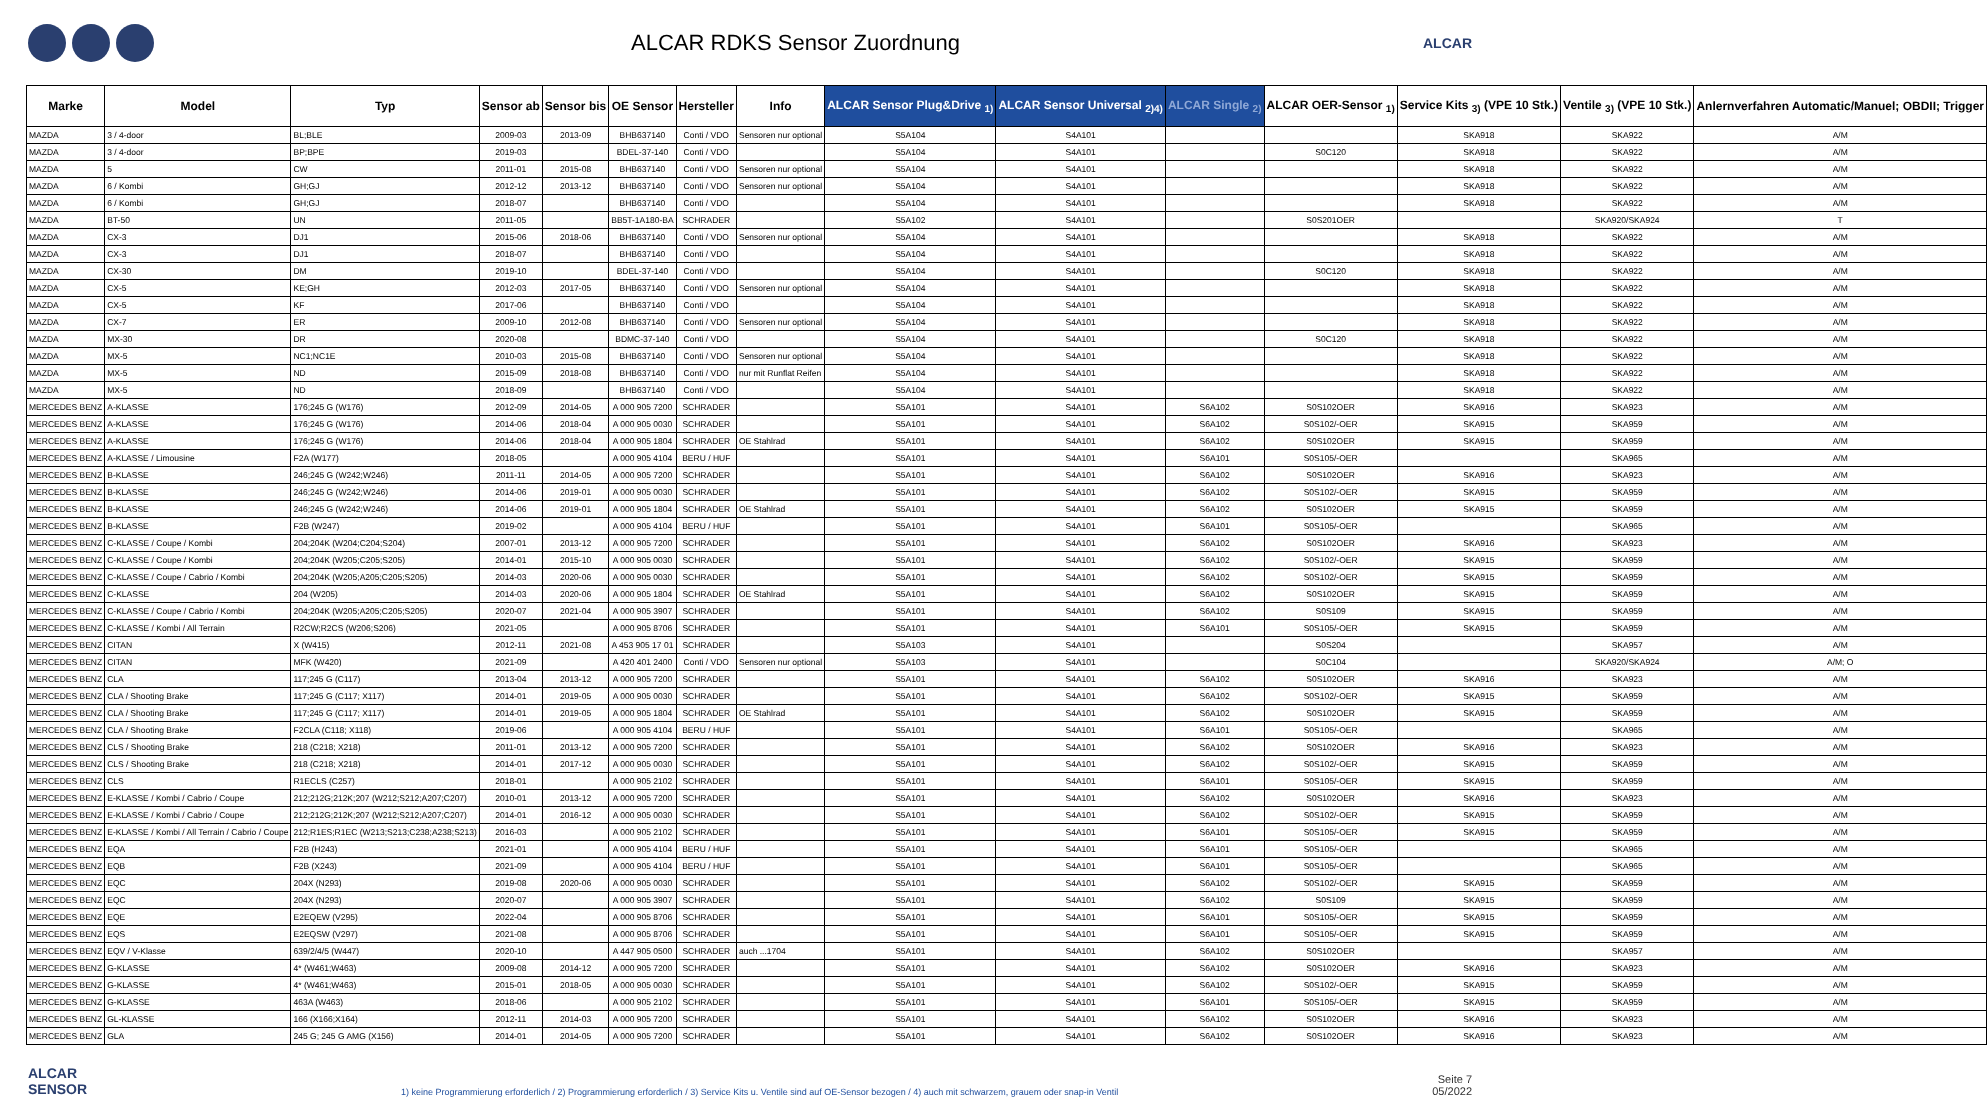ALCAR RDKS Sensor Zuordnung
ALCAR
| Marke | Model | Typ | Sensor ab | Sensor bis | OE Sensor | Hersteller | Info | ALCAR Sensor Plug&Drive <sub>1)</sub> | ALCAR Sensor Universal <sub>2)4)</sub> | ALCAR Single <sub>2)</sub> | ALCAR OER-Sensor <sub>1)</sub> | Service Kits <sub>3)</sub> (VPE 10 Stk.) | Ventile <sub>3)</sub> (VPE 10 Stk.) | Anlernverfahren Automatic/Manuel; OBDII; Trigger |
| --- | --- | --- | --- | --- | --- | --- | --- | --- | --- | --- | --- | --- | --- | --- |
| MAZDA | 3 / 4-door | BL;BLE | 2009-03 | 2013-09 | BHB637140 | Conti / VDO | Sensoren nur optional | S5A104 | S4A101 | | | SKA918 | SKA922 | A/M |
| MAZDA | 3 / 4-door | BP;BPE | 2019-03 | | BDEL-37-140 | Conti / VDO | | S5A104 | S4A101 | | S0C120 | SKA918 | SKA922 | A/M |
| MAZDA | 5 | CW | 2011-01 | 2015-08 | BHB637140 | Conti / VDO | Sensoren nur optional | S5A104 | S4A101 | | | SKA918 | SKA922 | A/M |
| MAZDA | 6 / Kombi | GH;GJ | 2012-12 | 2013-12 | BHB637140 | Conti / VDO | Sensoren nur optional | S5A104 | S4A101 | | | SKA918 | SKA922 | A/M |
| MAZDA | 6 / Kombi | GH;GJ | 2018-07 | | BHB637140 | Conti / VDO | | S5A104 | S4A101 | | | SKA918 | SKA922 | A/M |
| MAZDA | BT-50 | UN | 2011-05 | | BB5T-1A180-BA | SCHRADER | | S5A102 | S4A101 | | S0S201OER | | SKA920/SKA924 | T |
| MAZDA | CX-3 | DJ1 | 2015-06 | 2018-06 | BHB637140 | Conti / VDO | Sensoren nur optional | S5A104 | S4A101 | | | SKA918 | SKA922 | A/M |
| MAZDA | CX-3 | DJ1 | 2018-07 | | BHB637140 | Conti / VDO | | S5A104 | S4A101 | | | SKA918 | SKA922 | A/M |
| MAZDA | CX-30 | DM | 2019-10 | | BDEL-37-140 | Conti / VDO | | S5A104 | S4A101 | | S0C120 | SKA918 | SKA922 | A/M |
| MAZDA | CX-5 | KE;GH | 2012-03 | 2017-05 | BHB637140 | Conti / VDO | Sensoren nur optional | S5A104 | S4A101 | | | SKA918 | SKA922 | A/M |
| MAZDA | CX-5 | KF | 2017-06 | | BHB637140 | Conti / VDO | | S5A104 | S4A101 | | | SKA918 | SKA922 | A/M |
| MAZDA | CX-7 | ER | 2009-10 | 2012-08 | BHB637140 | Conti / VDO | Sensoren nur optional | S5A104 | S4A101 | | | SKA918 | SKA922 | A/M |
| MAZDA | MX-30 | DR | 2020-08 | | BDMC-37-140 | Conti / VDO | | S5A104 | S4A101 | | S0C120 | SKA918 | SKA922 | A/M |
| MAZDA | MX-5 | NC1;NC1E | 2010-03 | 2015-08 | BHB637140 | Conti / VDO | Sensoren nur optional | S5A104 | S4A101 | | | SKA918 | SKA922 | A/M |
| MAZDA | MX-5 | ND | 2015-09 | 2018-08 | BHB637140 | Conti / VDO | nur mit Runflat Reifen | S5A104 | S4A101 | | | SKA918 | SKA922 | A/M |
| MAZDA | MX-5 | ND | 2018-09 | | BHB637140 | Conti / VDO | | S5A104 | S4A101 | | | SKA918 | SKA922 | A/M |
| MERCEDES BENZ | A-KLASSE | 176;245 G (W176) | 2012-09 | 2014-05 | A 000 905 7200 | SCHRADER | | S5A101 | S4A101 | S6A102 | S0S102OER | SKA916 | SKA923 | A/M |
| MERCEDES BENZ | A-KLASSE | 176;245 G (W176) | 2014-06 | 2018-04 | A 000 905 0030 | SCHRADER | | S5A101 | S4A101 | S6A102 | S0S102/-OER | SKA915 | SKA959 | A/M |
| MERCEDES BENZ | A-KLASSE | 176;245 G (W176) | 2014-06 | 2018-04 | A 000 905 1804 | SCHRADER | OE Stahlrad | S5A101 | S4A101 | S6A102 | S0S102OER | SKA915 | SKA959 | A/M |
| MERCEDES BENZ | A-KLASSE / Limousine | F2A (W177) | 2018-05 | | A 000 905 4104 | BERU / HUF | | S5A101 | S4A101 | S6A101 | S0S105/-OER | | SKA965 | A/M |
| MERCEDES BENZ | B-KLASSE | 246;245 G (W242;W246) | 2011-11 | 2014-05 | A 000 905 7200 | SCHRADER | | S5A101 | S4A101 | S6A102 | S0S102OER | SKA916 | SKA923 | A/M |
| MERCEDES BENZ | B-KLASSE | 246;245 G (W242;W246) | 2014-06 | 2019-01 | A 000 905 0030 | SCHRADER | | S5A101 | S4A101 | S6A102 | S0S102/-OER | SKA915 | SKA959 | A/M |
| MERCEDES BENZ | B-KLASSE | 246;245 G (W242;W246) | 2014-06 | 2019-01 | A 000 905 1804 | SCHRADER | OE Stahlrad | S5A101 | S4A101 | S6A102 | S0S102OER | SKA915 | SKA959 | A/M |
| MERCEDES BENZ | B-KLASSE | F2B (W247) | 2019-02 | | A 000 905 4104 | BERU / HUF | | S5A101 | S4A101 | S6A101 | S0S105/-OER | | SKA965 | A/M |
| MERCEDES BENZ | C-KLASSE / Coupe / Kombi | 204;204K (W204;C204;S204) | 2007-01 | 2013-12 | A 000 905 7200 | SCHRADER | | S5A101 | S4A101 | S6A102 | S0S102OER | SKA916 | SKA923 | A/M |
| MERCEDES BENZ | C-KLASSE / Coupe / Kombi | 204;204K (W205;C205;S205) | 2014-01 | 2015-10 | A 000 905 0030 | SCHRADER | | S5A101 | S4A101 | S6A102 | S0S102/-OER | SKA915 | SKA959 | A/M |
| MERCEDES BENZ | C-KLASSE / Coupe / Cabrio / Kombi | 204;204K (W205;A205;C205;S205) | 2014-03 | 2020-06 | A 000 905 0030 | SCHRADER | | S5A101 | S4A101 | S6A102 | S0S102/-OER | SKA915 | SKA959 | A/M |
| MERCEDES BENZ | C-KLASSE | 204 (W205) | 2014-03 | 2020-06 | A 000 905 1804 | SCHRADER | OE Stahlrad | S5A101 | S4A101 | S6A102 | S0S102OER | SKA915 | SKA959 | A/M |
| MERCEDES BENZ | C-KLASSE / Coupe / Cabrio / Kombi | 204;204K (W205;A205;C205;S205) | 2020-07 | 2021-04 | A 000 905 3907 | SCHRADER | | S5A101 | S4A101 | S6A102 | S0S109 | SKA915 | SKA959 | A/M |
| MERCEDES BENZ | C-KLASSE / Kombi / All Terrain | R2CW;R2CS (W206;S206) | 2021-05 | | A 000 905 8706 | SCHRADER | | S5A101 | S4A101 | S6A101 | S0S105/-OER | SKA915 | SKA959 | A/M |
| MERCEDES BENZ | CITAN | X (W415) | 2012-11 | 2021-08 | A 453 905 17 01 | SCHRADER | | S5A103 | S4A101 | | S0S204 | | SKA957 | A/M |
| MERCEDES BENZ | CITAN | MFK (W420) | 2021-09 | | A 420 401 2400 | Conti / VDO | Sensoren nur optional | S5A103 | S4A101 | | S0C104 | | SKA920/SKA924 | A/M; O |
| MERCEDES BENZ | CLA | 117;245 G (C117) | 2013-04 | 2013-12 | A 000 905 7200 | SCHRADER | | S5A101 | S4A101 | S6A102 | S0S102OER | SKA916 | SKA923 | A/M |
| MERCEDES BENZ | CLA / Shooting Brake | 117;245 G (C117; X117) | 2014-01 | 2019-05 | A 000 905 0030 | SCHRADER | | S5A101 | S4A101 | S6A102 | S0S102/-OER | SKA915 | SKA959 | A/M |
| MERCEDES BENZ | CLA / Shooting Brake | 117;245 G (C117; X117) | 2014-01 | 2019-05 | A 000 905 1804 | SCHRADER | OE Stahlrad | S5A101 | S4A101 | S6A102 | S0S102OER | SKA915 | SKA959 | A/M |
| MERCEDES BENZ | CLA / Shooting Brake | F2CLA (C118; X118) | 2019-06 | | A 000 905 4104 | BERU / HUF | | S5A101 | S4A101 | S6A101 | S0S105/-OER | | SKA965 | A/M |
| MERCEDES BENZ | CLS / Shooting Brake | 218 (C218; X218) | 2011-01 | 2013-12 | A 000 905 7200 | SCHRADER | | S5A101 | S4A101 | S6A102 | S0S102OER | SKA916 | SKA923 | A/M |
| MERCEDES BENZ | CLS / Shooting Brake | 218 (C218; X218) | 2014-01 | 2017-12 | A 000 905 0030 | SCHRADER | | S5A101 | S4A101 | S6A102 | S0S102/-OER | SKA915 | SKA959 | A/M |
| MERCEDES BENZ | CLS | R1ECLS (C257) | 2018-01 | | A 000 905 2102 | SCHRADER | | S5A101 | S4A101 | S6A101 | S0S105/-OER | SKA915 | SKA959 | A/M |
| MERCEDES BENZ | E-KLASSE / Kombi / Cabrio / Coupe | 212;212G;212K;207 (W212;S212;A207;C207) | 2010-01 | 2013-12 | A 000 905 7200 | SCHRADER | | S5A101 | S4A101 | S6A102 | S0S102OER | SKA916 | SKA923 | A/M |
| MERCEDES BENZ | E-KLASSE / Kombi / Cabrio / Coupe | 212;212G;212K;207 (W212;S212;A207;C207) | 2014-01 | 2016-12 | A 000 905 0030 | SCHRADER | | S5A101 | S4A101 | S6A102 | S0S102/-OER | SKA915 | SKA959 | A/M |
| MERCEDES BENZ | E-KLASSE / Kombi / All Terrain / Cabrio / Coupe | 212;R1ES;R1EC (W213;S213;C238;A238;S213) | 2016-03 | | A 000 905 2102 | SCHRADER | | S5A101 | S4A101 | S6A101 | S0S105/-OER | SKA915 | SKA959 | A/M |
| MERCEDES BENZ | EQA | F2B (H243) | 2021-01 | | A 000 905 4104 | BERU / HUF | | S5A101 | S4A101 | S6A101 | S0S105/-OER | | SKA965 | A/M |
| MERCEDES BENZ | EQB | F2B (X243) | 2021-09 | | A 000 905 4104 | BERU / HUF | | S5A101 | S4A101 | S6A101 | S0S105/-OER | | SKA965 | A/M |
| MERCEDES BENZ | EQC | 204X (N293) | 2019-08 | 2020-06 | A 000 905 0030 | SCHRADER | | S5A101 | S4A101 | S6A102 | S0S102/-OER | SKA915 | SKA959 | A/M |
| MERCEDES BENZ | EQC | 204X (N293) | 2020-07 | | A 000 905 3907 | SCHRADER | | S5A101 | S4A101 | S6A102 | S0S109 | SKA915 | SKA959 | A/M |
| MERCEDES BENZ | EQE | E2EQEW (V295) | 2022-04 | | A 000 905 8706 | SCHRADER | | S5A101 | S4A101 | S6A101 | S0S105/-OER | SKA915 | SKA959 | A/M |
| MERCEDES BENZ | EQS | E2EQSW (V297) | 2021-08 | | A 000 905 8706 | SCHRADER | | S5A101 | S4A101 | S6A101 | S0S105/-OER | SKA915 | SKA959 | A/M |
| MERCEDES BENZ | EQV / V-Klasse | 639/2/4/5 (W447) | 2020-10 | | A 447 905 0500 | SCHRADER | auch ...1704 | S5A101 | S4A101 | S6A102 | S0S102OER | | SKA957 | A/M |
| MERCEDES BENZ | G-KLASSE | 4* (W461;W463) | 2009-08 | 2014-12 | A 000 905 7200 | SCHRADER | | S5A101 | S4A101 | S6A102 | S0S102OER | SKA916 | SKA923 | A/M |
| MERCEDES BENZ | G-KLASSE | 4* (W461;W463) | 2015-01 | 2018-05 | A 000 905 0030 | SCHRADER | | S5A101 | S4A101 | S6A102 | S0S102/-OER | SKA915 | SKA959 | A/M |
| MERCEDES BENZ | G-KLASSE | 463A (W463) | 2018-06 | | A 000 905 2102 | SCHRADER | | S5A101 | S4A101 | S6A101 | S0S105/-OER | SKA915 | SKA959 | A/M |
| MERCEDES BENZ | GL-KLASSE | 166 (X166;X164) | 2012-11 | 2014-03 | A 000 905 7200 | SCHRADER | | S5A101 | S4A101 | S6A102 | S0S102OER | SKA916 | SKA923 | A/M |
| MERCEDES BENZ | GLA | 245 G; 245 G AMG (X156) | 2014-01 | 2014-05 | A 000 905 7200 | SCHRADER | | S5A101 | S4A101 | S6A102 | S0S102OER | SKA916 | SKA923 | A/M |
ALCAR
SENSOR
1) keine Programmierung erforderlich / 2) Programmierung erforderlich / 3) Service Kits u. Ventile sind auf OE-Sensor bezogen / 4) auch mit schwarzem, grauem oder snap-in Ventil
Seite 7
05/2022